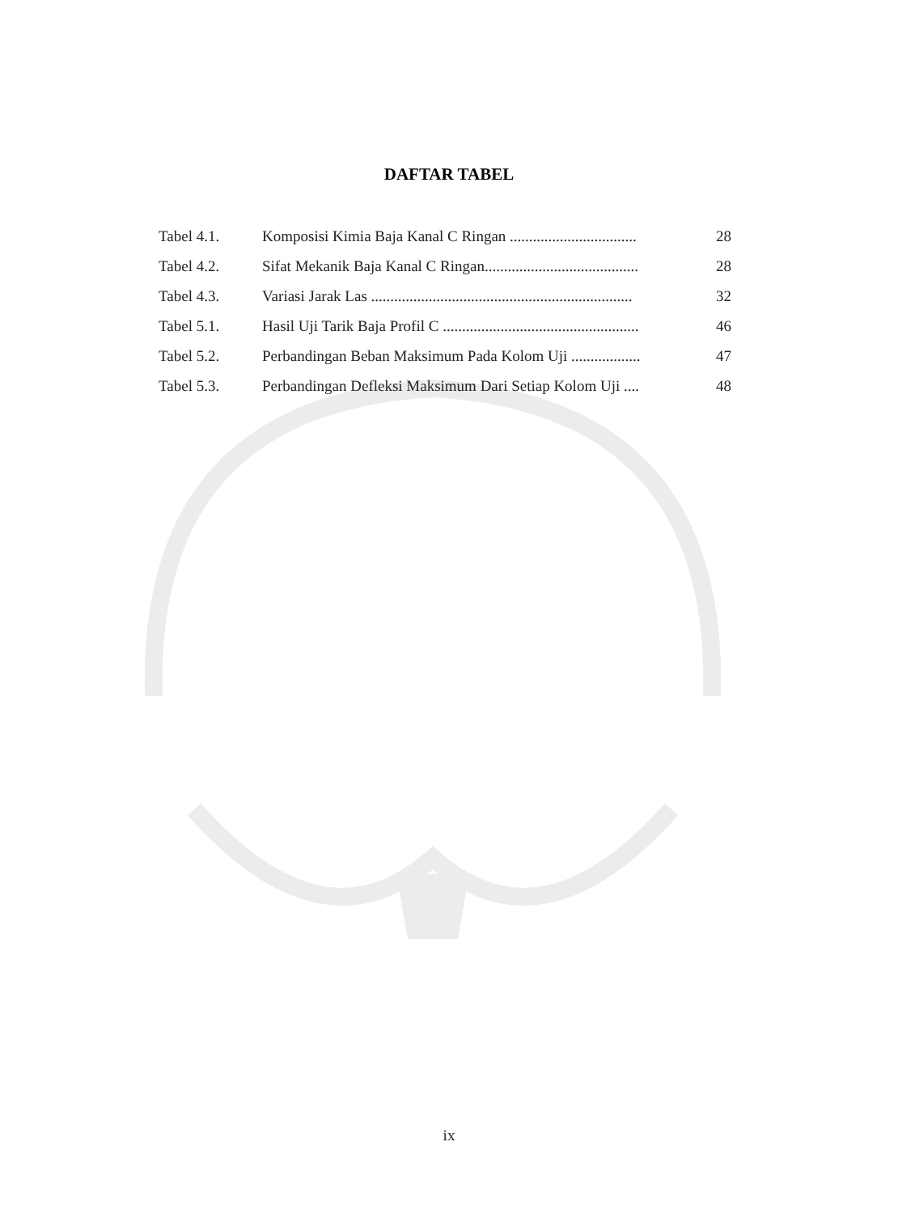DAFTAR TABEL
| Tabel 4.1. | Komposisi Kimia Baja Kanal C Ringan ................................. | 28 |
| Tabel 4.2. | Sifat Mekanik Baja Kanal C Ringan........................................ | 28 |
| Tabel 4.3. | Variasi Jarak Las .................................................................... | 32 |
| Tabel 5.1. | Hasil Uji Tarik Baja Profil C ................................................... | 46 |
| Tabel 5.2. | Perbandingan Beban Maksimum Pada Kolom Uji .................. | 47 |
| Tabel 5.3. | Perbandingan Defleksi Maksimum Dari Setiap Kolom Uji .... | 48 |
ix